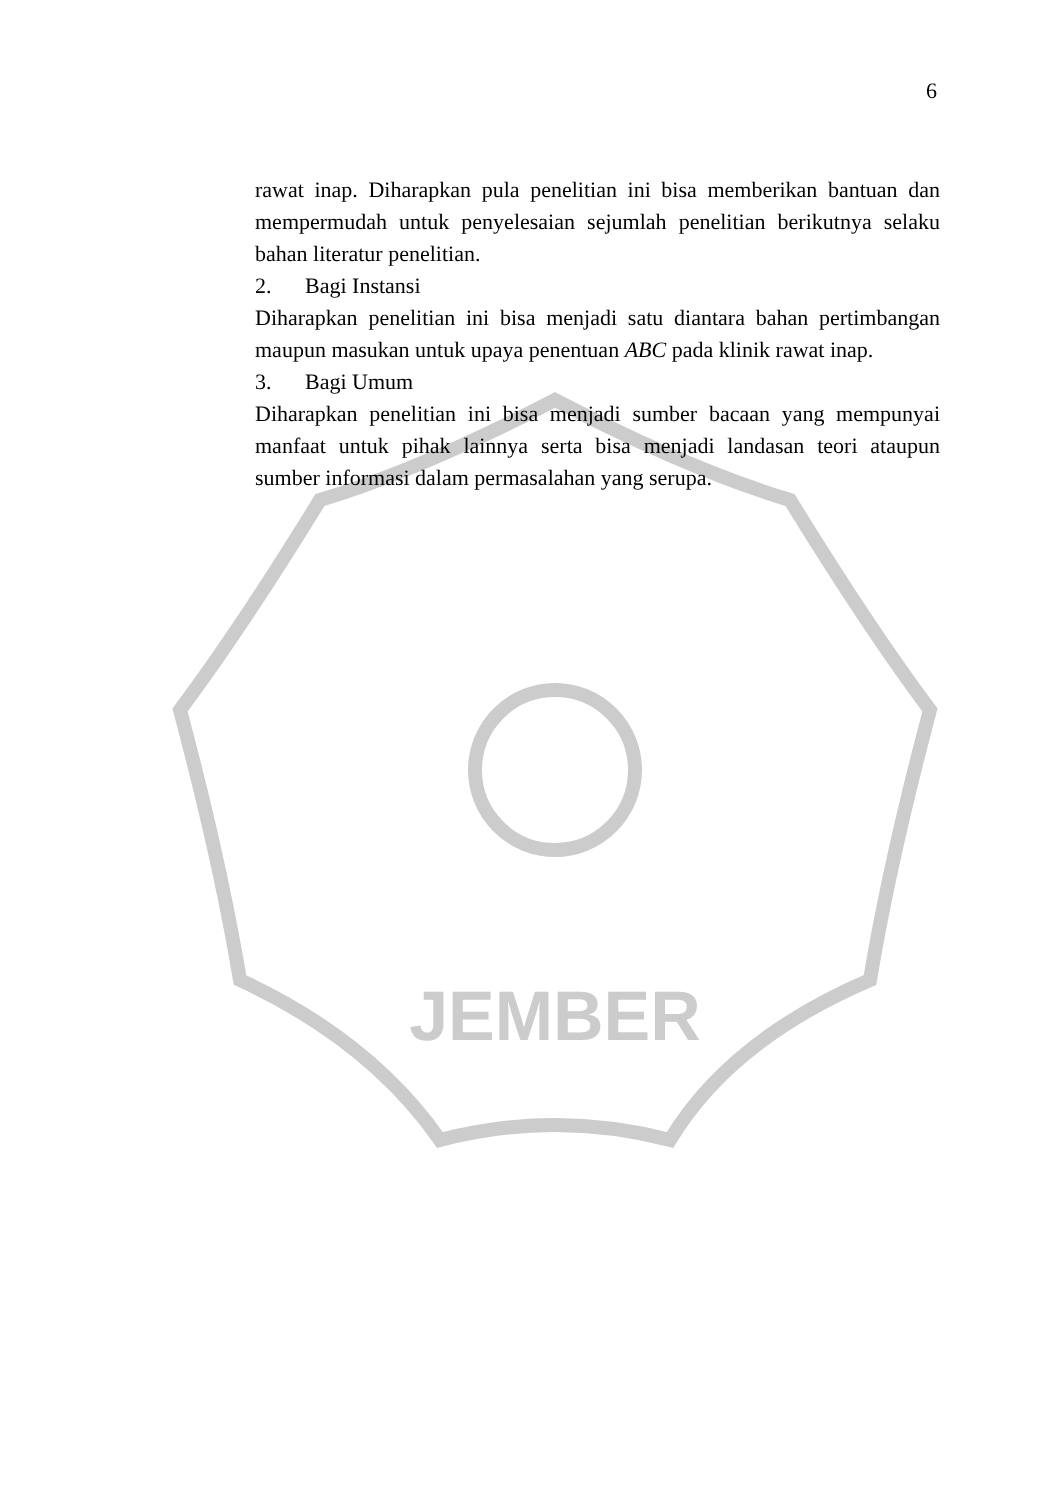JEMBER
6
rawat inap. Diharapkan pula penelitian ini bisa memberikan bantuan dan mempermudah untuk penyelesaian sejumlah penelitian berikutnya selaku bahan literatur penelitian.
2. Bagi Instansi
Diharapkan penelitian ini bisa menjadi satu diantara bahan pertimbangan maupun masukan untuk upaya penentuan ABC pada klinik rawat inap.
3. Bagi Umum
Diharapkan penelitian ini bisa menjadi sumber bacaan yang mempunyai manfaat untuk pihak lainnya serta bisa menjadi landasan teori ataupun sumber informasi dalam permasalahan yang serupa.